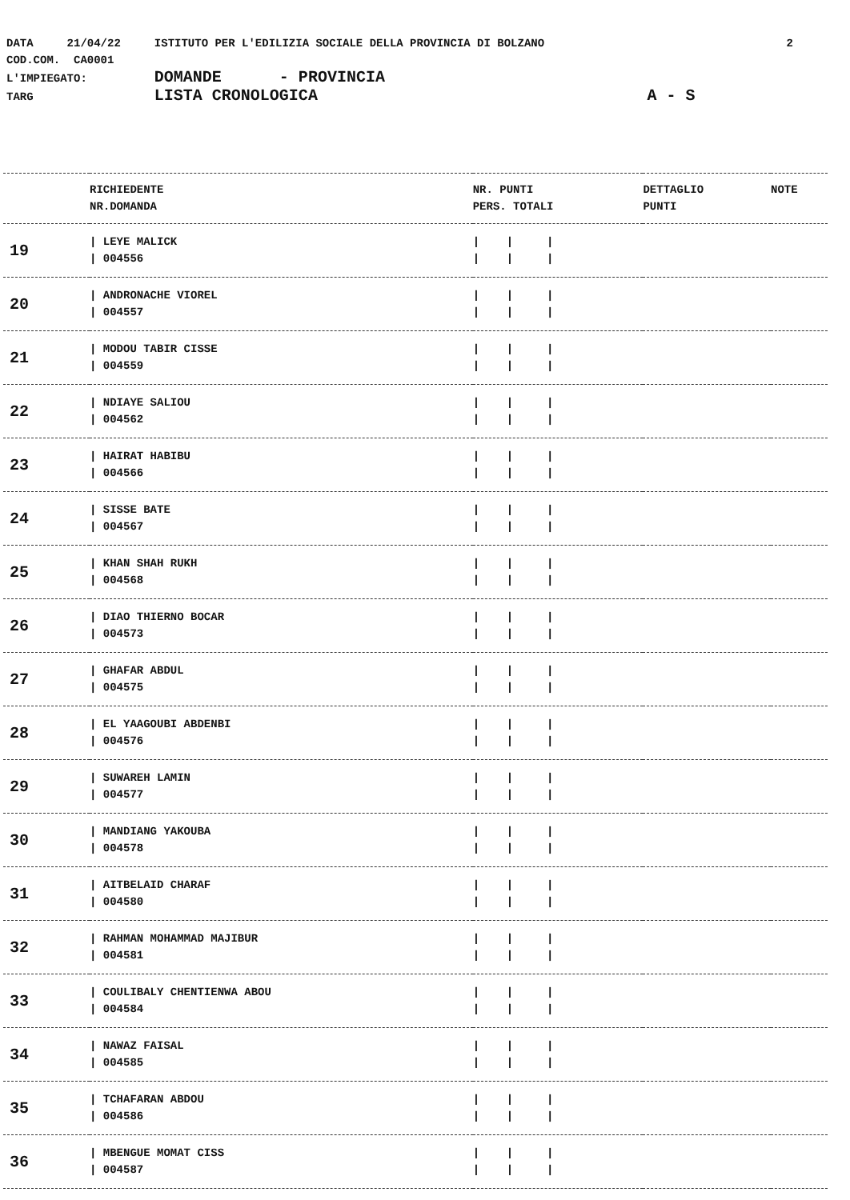DATA 21/04/22 ISTITUTO PER L'EDILIZIA SOCIALE DELLA PROVINCIA DI BOLZANO 2
COD.COM. CA0001
L'IMPIEGATO: DOMANDE - PROVINCIA
TARG LISTA CRONOLOGICA A - S
| | RICHIEDENTE NR.DOMANDA | NR. PUNTI PERS. TOTALI | DETTAGLIO PUNTI | NOTE |
| --- | --- | --- | --- | --- |
| 19 | / LEYE MALICK / 004556 | / / / / / / | | |
| 20 | / ANDRONACHE VIOREL / 004557 | / / / / / / | | |
| 21 | / MODOU TABIR CISSE / 004559 | / / / / / / | | |
| 22 | / NDIAYE SALIOU / 004562 | / / / / / / | | |
| 23 | / HAIRAT HABIBU / 004566 | / / / / / / | | |
| 24 | / SISSE BATE / 004567 | / / / / / / | | |
| 25 | / KHAN SHAH RUKH / 004568 | / / / / / / | | |
| 26 | / DIAO THIERNO BOCAR / 004573 | / / / / / / | | |
| 27 | / GHAFAR ABDUL / 004575 | / / / / / / | | |
| 28 | / EL YAAGOUBI ABDENBI / 004576 | / / / / / / | | |
| 29 | / SUWAREH LAMIN / 004577 | / / / / / / | | |
| 30 | / MANDIANG YAKOUBA / 004578 | / / / / / / | | |
| 31 | / AITBELAID CHARAF / 004580 | / / / / / / | | |
| 32 | / RAHMAN MOHAMMAD MAJIBUR / 004581 | / / / / / / | | |
| 33 | / COULIBALY CHENTIENWA ABOU / 004584 | / / / / / / | | |
| 34 | / NAWAZ FAISAL / 004585 | / / / / / / | | |
| 35 | / TCHAFARAN ABDOU / 004586 | / / / / / / | | |
| 36 | / MBENGUE MOMAT CISS / 004587 | / / / / / / | | |